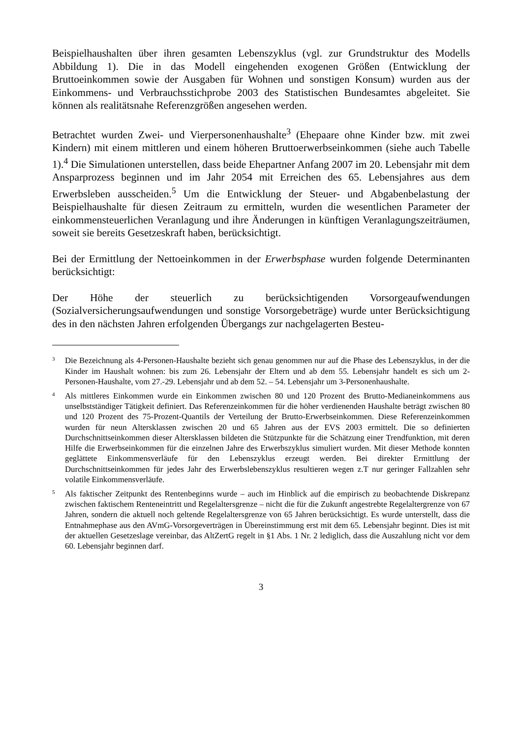Beispielhaushalten über ihren gesamten Lebenszyklus (vgl. zur Grundstruktur des Modells Abbildung 1). Die in das Modell eingehenden exogenen Größen (Entwicklung der Bruttoeinkommen sowie der Ausgaben für Wohnen und sonstigen Konsum) wurden aus der Einkommens- und Verbrauchsstichprobe 2003 des Statistischen Bundesamtes abgeleitet. Sie können als realitätsnahe Referenzgrößen angesehen werden.
Betrachtet wurden Zwei- und Vierpersonenhaushalte<sup>3</sup> (Ehepaare ohne Kinder bzw. mit zwei Kindern) mit einem mittleren und einem höheren Bruttoerwerbseinkommen (siehe auch Tabelle 1).<sup>4</sup> Die Simulationen unterstellen, dass beide Ehepartner Anfang 2007 im 20. Lebensjahr mit dem Ansparprozess beginnen und im Jahr 2054 mit Erreichen des 65. Lebensjahres aus dem Erwerbsleben ausscheiden.<sup>5</sup> Um die Entwicklung der Steuer- und Abgabenbelastung der Beispielhaushalte für diesen Zeitraum zu ermitteln, wurden die wesentlichen Parameter der einkommensteuerlichen Veranlagung und ihre Änderungen in künftigen Veranlagungszeiträumen, soweit sie bereits Gesetzeskraft haben, berücksichtigt.
Bei der Ermittlung der Nettoeinkommen in der Erwerbsphase wurden folgende Determinanten berücksichtigt:
Der Höhe der steuerlich zu berücksichtigenden Vorsorgeaufwendungen (Sozialversicherungsaufwendungen und sonstige Vorsorgebeträge) wurde unter Berücksichtigung des in den nächsten Jahren erfolgenden Übergangs zur nachgelagerten Besteu-
<sup>3</sup>
Die Bezeichnung als 4-Personen-Haushalte bezieht sich genau genommen nur auf die Phase des Lebenszyklus, in der die Kinder im Haushalt wohnen: bis zum 26. Lebensjahr der Eltern und ab dem 55. Lebensjahr handelt es sich um 2-Personen-Haushalte, vom 27.-29. Lebensjahr und ab dem 52. – 54. Lebensjahr um 3-Personenhaushalte.
<sup>4</sup>
Als mittleres Einkommen wurde ein Einkommen zwischen 80 und 120 Prozent des Brutto-Medianeinkommens aus unselbstständiger Tätigkeit definiert. Das Referenzeinkommen für die höher verdienenden Haushalte beträgt zwischen 80 und 120 Prozent des 75-Prozent-Quantils der Verteilung der Brutto-Erwerbseinkommen. Diese Referenzeinkommen wurden für neun Altersklassen zwischen 20 und 65 Jahren aus der EVS 2003 ermittelt. Die so definierten Durchschnittseinkommen dieser Altersklassen bildeten die Stützpunkte für die Schätzung einer Trendfunktion, mit deren Hilfe die Erwerbseinkommen für die einzelnen Jahre des Erwerbszyklus simuliert wurden. Mit dieser Methode konnten geglättete Einkommensverläufe für den Lebenszyklus erzeugt werden. Bei direkter Ermittlung der Durchschnittseinkommen für jedes Jahr des Erwerbslebenszyklus resultieren wegen z.T nur geringer Fallzahlen sehr volatile Einkommensverläufe.
<sup>5</sup>
Als faktischer Zeitpunkt des Rentenbeginns wurde – auch im Hinblick auf die empirisch zu beobachtende Diskrepanz zwischen faktischem Renteneintritt und Regelaltersgrenze – nicht die für die Zukunft angestrebte Regelaltergrenze von 67 Jahren, sondern die aktuell noch geltende Regelaltersgrenze von 65 Jahren berücksichtigt. Es wurde unterstellt, dass die Entnahmephase aus den AVmG-Vorsorgeverträgen in Übereinstimmung erst mit dem 65. Lebensjahr beginnt. Dies ist mit der aktuellen Gesetzeslage vereinbar, das AltZertG regelt in §1 Abs. 1 Nr. 2 lediglich, dass die Auszahlung nicht vor dem 60. Lebensjahr beginnen darf.
3